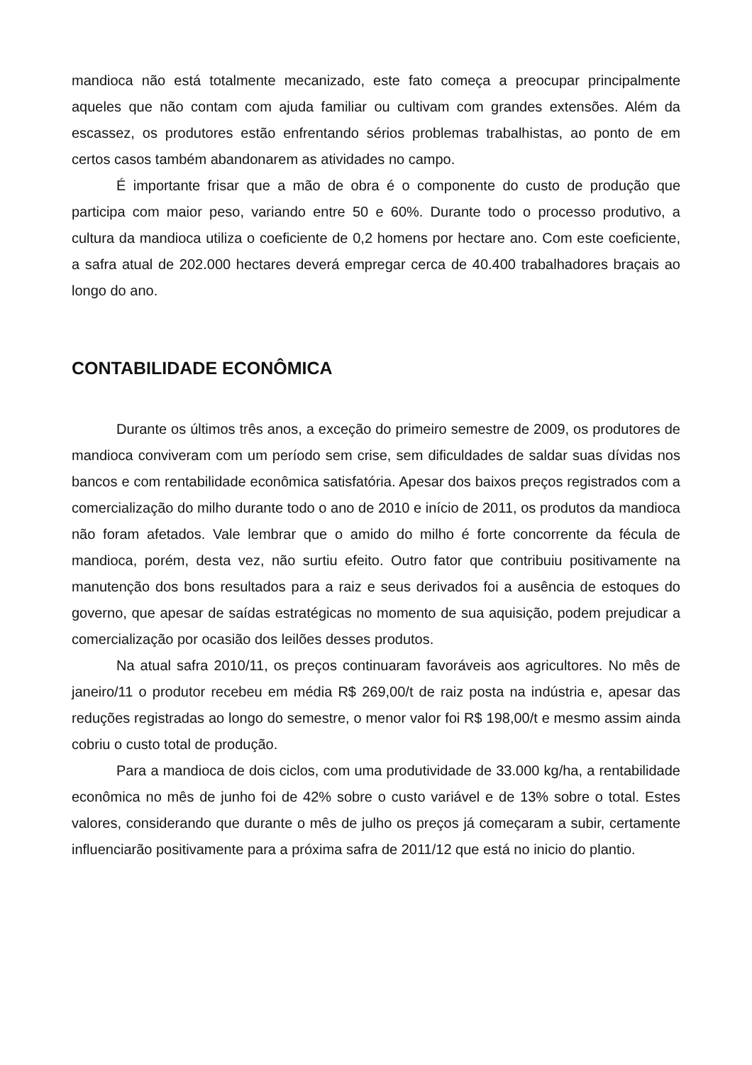mandioca não está totalmente mecanizado, este fato começa a preocupar principalmente aqueles que não contam com ajuda familiar ou cultivam com grandes extensões. Além da escassez, os produtores estão enfrentando sérios problemas trabalhistas, ao ponto de em certos casos também abandonarem as atividades no campo.
É importante frisar que a mão de obra é o componente do custo de produção que participa com maior peso, variando entre 50 e 60%. Durante todo o processo produtivo, a cultura da mandioca utiliza o coeficiente de 0,2 homens por hectare ano. Com este coeficiente, a safra atual de 202.000 hectares deverá empregar cerca de 40.400 trabalhadores braçais ao longo do ano.
CONTABILIDADE ECONÔMICA
Durante os últimos três anos, a exceção do primeiro semestre de 2009, os produtores de mandioca conviveram com um período sem crise, sem dificuldades de saldar suas dívidas nos bancos e com rentabilidade econômica satisfatória. Apesar dos baixos preços registrados com a comercialização do milho durante todo o ano de 2010 e início de 2011, os produtos da mandioca não foram afetados. Vale lembrar que o amido do milho é forte concorrente da fécula de mandioca, porém, desta vez, não surtiu efeito. Outro fator que contribuiu positivamente na manutenção dos bons resultados para a raiz e seus derivados foi a ausência de estoques do governo, que apesar de saídas estratégicas no momento de sua aquisição, podem prejudicar a comercialização por ocasião dos leilões desses produtos.
Na atual safra 2010/11, os preços continuaram favoráveis aos agricultores. No mês de janeiro/11 o produtor recebeu em média R$ 269,00/t de raiz posta na indústria e, apesar das reduções registradas ao longo do semestre, o menor valor foi R$ 198,00/t e mesmo assim ainda cobriu o custo total de produção.
Para a mandioca de dois ciclos, com uma produtividade de 33.000 kg/ha, a rentabilidade econômica no mês de junho foi de 42% sobre o custo variável e de 13% sobre o total. Estes valores, considerando que durante o mês de julho os preços já começaram a subir, certamente influenciarão positivamente para a próxima safra de 2011/12 que está no inicio do plantio.